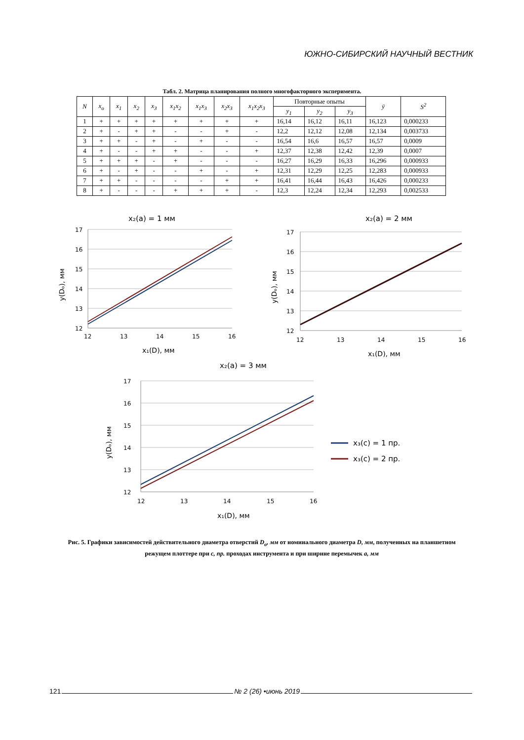ЮЖНО-СИБИРСКИЙ НАУЧНЫЙ ВЕСТНИК
Табл. 2. Матрица планирования полного многофакторного эксперимента.
| N | x<sub>o</sub> | x<sub>1</sub> | x<sub>2</sub> | x<sub>3</sub> | x<sub>1</sub>x<sub>2</sub> | x<sub>1</sub>x<sub>3</sub> | x<sub>2</sub>x<sub>3</sub> | x<sub>1</sub>x<sub>2</sub>x<sub>3</sub> | Повторные опыты | | | ȳ | S<sup>2</sup> |
| --- | --- | --- | --- | --- | --- | --- | --- | --- | --- | --- | --- | --- | --- |
| | | | | | | | | | y<sub>1</sub> | y<sub>2</sub> | y<sub>3</sub> | | |
| 1 | + | + | + | + | + | + | + | + | 16,14 | 16,12 | 16,11 | 16,123 | 0,000233 |
| 2 | + | - | + | + | - | - | + | - | 12,2 | 12,12 | 12,08 | 12,134 | 0,003733 |
| 3 | + | + | - | + | - | + | - | - | 16,54 | 16,6 | 16,57 | 16,57 | 0,0009 |
| 4 | + | - | - | + | + | - | - | + | 12,37 | 12,38 | 12,42 | 12,39 | 0,0007 |
| 5 | + | + | + | - | + | - | - | - | 16,27 | 16,29 | 16,33 | 16,296 | 0,000933 |
| 6 | + | - | + | - | - | + | - | + | 12,31 | 12,29 | 12,25 | 12,283 | 0,000933 |
| 7 | + | + | - | - | - | - | + | + | 16,41 | 16,44 | 16,43 | 16,426 | 0,000233 |
| 8 | + | - | - | - | + | + | + | - | 12,3 | 12,24 | 12,34 | 12,293 | 0,002533 |
x₂(a) = 1 мм
17
16
15
14
13
12
12
13
14
15
16
x₁(D), мм
y(Dₒ), мм
x₂(a) = 2 мм
17
16
15
14
13
12
12
13
14
15
16
x₁(D), мм
y(Dₒ), мм
x₂(a) = 3 мм
17
16
15
14
13
12
12
13
14
15
16
x₁(D), мм
y(Dₒ), мм
x₃(c) = 1 пр.
x₃(c) = 2 пр.
Рис. 5. Графики зависимостей действительного диаметра отверстий D<sub>o</sub>, мм от номинального диаметра D, мм, полученных на планшетном режущем плоттере при c, пр. проходах инструмента и при ширине перемычек a, мм
121 № 2 (26) •июнь 2019